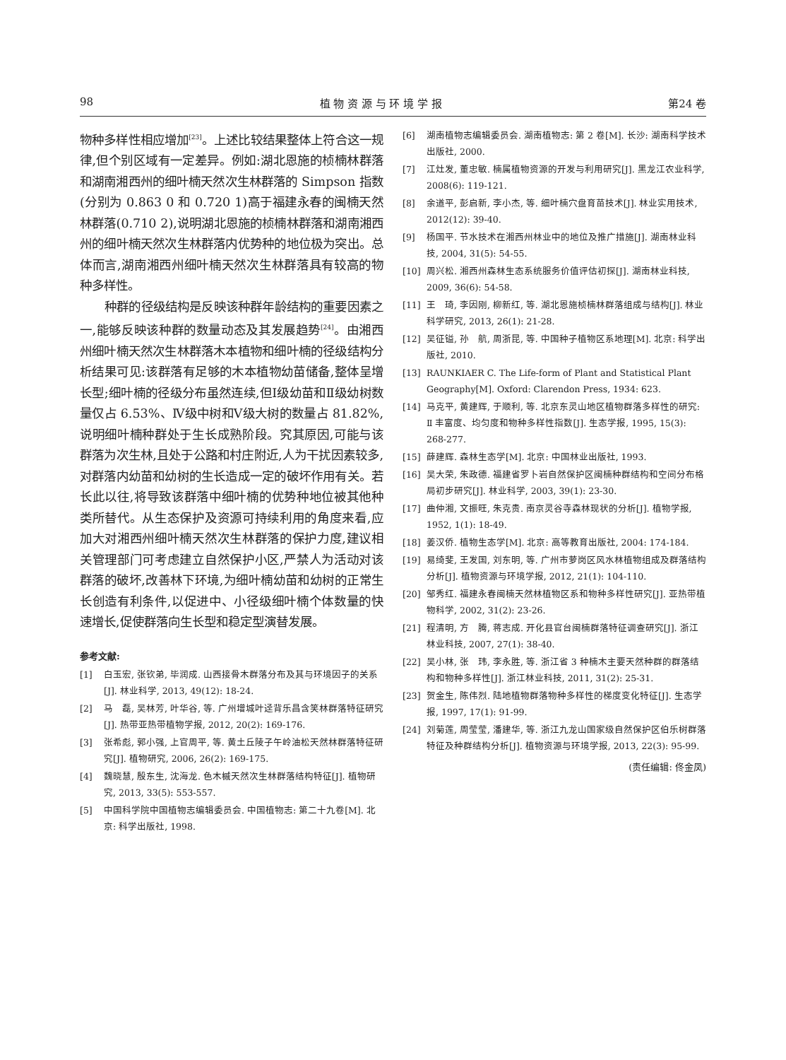98 植 物 资 源 与 环 境 学 报 第24 卷
物种多样性相应增加<sup>[23]</sup>。上述比较结果整体上符合这一规律,但个别区域有一定差异。例如:湖北恩施的桢楠林群落和湖南湘西州的细叶楠天然次生林群落的 Simpson 指数(分别为 0.863 0 和 0.720 1)高于福建永春的闽楠天然林群落(0.710 2),说明湖北恩施的桢楠林群落和湖南湘西州的细叶楠天然次生林群落内优势种的地位极为突出。总体而言,湖南湘西州细叶楠天然次生林群落具有较高的物种多样性。
种群的径级结构是反映该种群年龄结构的重要因素之一,能够反映该种群的数量动态及其发展趋势<sup>[24]</sup>。由湘西州细叶楠天然次生林群落木本植物和细叶楠的径级结构分析结果可见:该群落有足够的木本植物幼苗储备,整体呈增长型;细叶楠的径级分布虽然连续,但Ⅰ级幼苗和Ⅱ级幼树数量仅占 6.53%、Ⅳ级中树和Ⅴ级大树的数量占 81.82%,说明细叶楠种群处于生长成熟阶段。究其原因,可能与该群落为次生林,且处于公路和村庄附近,人为干扰因素较多,对群落内幼苗和幼树的生长造成一定的破坏作用有关。若长此以往,将导致该群落中细叶楠的优势种地位被其他种类所替代。从生态保护及资源可持续利用的角度来看,应加大对湘西州细叶楠天然次生林群落的保护力度,建议相关管理部门可考虑建立自然保护小区,严禁人为活动对该群落的破坏,改善林下环境,为细叶楠幼苗和幼树的正常生长创造有利条件,以促进中、小径级细叶楠个体数量的快速增长,促使群落向生长型和稳定型演替发展。
参考文献:
[1] 白玉宏, 张钦弟, 毕润成. 山西接骨木群落分布及其与环境因子的关系[J]. 林业科学, 2013, 49(12): 18-24.
[2] 马　磊, 吴林芳, 叶华谷, 等. 广州增城叶迳背乐昌含笑林群落特征研究[J]. 热带亚热带植物学报, 2012, 20(2): 169-176.
[3] 张希彪, 郭小强, 上官周平, 等. 黄土丘陵子午岭油松天然林群落特征研究[J]. 植物研究, 2006, 26(2): 169-175.
[4] 魏晓慧, 殷东生, 沈海龙. 色木槭天然次生林群落结构特征[J]. 植物研究, 2013, 33(5): 553-557.
[5] 中国科学院中国植物志编辑委员会. 中国植物志: 第二十九卷[M]. 北京: 科学出版社, 1998.
[6] 湖南植物志编辑委员会. 湖南植物志: 第 2 卷[M]. 长沙: 湖南科学技术出版社, 2000.
[7] 江灶发, 董忠敏. 楠属植物资源的开发与利用研究[J]. 黑龙江农业科学, 2008(6): 119-121.
[8] 余道平, 彭启新, 李小杰, 等. 细叶楠穴盘育苗技术[J]. 林业实用技术, 2012(12): 39-40.
[9] 杨国平. 节水技术在湘西州林业中的地位及推广措施[J]. 湖南林业科技, 2004, 31(5): 54-55.
[10] 周兴松. 湘西州森林生态系统服务价值评估初探[J]. 湖南林业科技, 2009, 36(6): 54-58.
[11] 王　琦, 李因刚, 柳新红, 等. 湖北恩施桢楠林群落组成与结构[J]. 林业科学研究, 2013, 26(1): 21-28.
[12] 吴征镒, 孙　航, 周浙昆, 等. 中国种子植物区系地理[M]. 北京: 科学出版社, 2010.
[13] RAUNKIAER C. The Life-form of Plant and Statistical Plant Geography[M]. Oxford: Clarendon Press, 1934: 623.
[14] 马克平, 黄建辉, 于顺利, 等. 北京东灵山地区植物群落多样性的研究: Ⅱ 丰富度、均匀度和物种多样性指数[J]. 生态学报, 1995, 15(3): 268-277.
[15] 薛建辉. 森林生态学[M]. 北京: 中国林业出版社, 1993.
[16] 吴大荣, 朱政德. 福建省罗卜岩自然保护区闽楠种群结构和空间分布格局初步研究[J]. 林业科学, 2003, 39(1): 23-30.
[17] 曲仲湘, 文振旺, 朱克贵. 南京灵谷寺森林现状的分析[J]. 植物学报, 1952, 1(1): 18-49.
[18] 姜汉侨. 植物生态学[M]. 北京: 高等教育出版社, 2004: 174-184.
[19] 易绮斐, 王发国, 刘东明, 等. 广州市萝岗区风水林植物组成及群落结构分析[J]. 植物资源与环境学报, 2012, 21(1): 104-110.
[20] 邹秀红. 福建永春闽楠天然林植物区系和物种多样性研究[J]. 亚热带植物科学, 2002, 31(2): 23-26.
[21] 程清明, 方　腾, 蒋志成. 开化县官台闽楠群落特征调查研究[J]. 浙江林业科技, 2007, 27(1): 38-40.
[22] 吴小林, 张　玮, 李永胜, 等. 浙江省 3 种楠木主要天然种群的群落结构和物种多样性[J]. 浙江林业科技, 2011, 31(2): 25-31.
[23] 贺金生, 陈伟烈. 陆地植物群落物种多样性的梯度变化特征[J]. 生态学报, 1997, 17(1): 91-99.
[24] 刘菊莲, 周莹莹, 潘建华, 等. 浙江九龙山国家级自然保护区伯乐树群落特征及种群结构分析[J]. 植物资源与环境学报, 2013, 22(3): 95-99.
(责任编辑: 佟金凤)